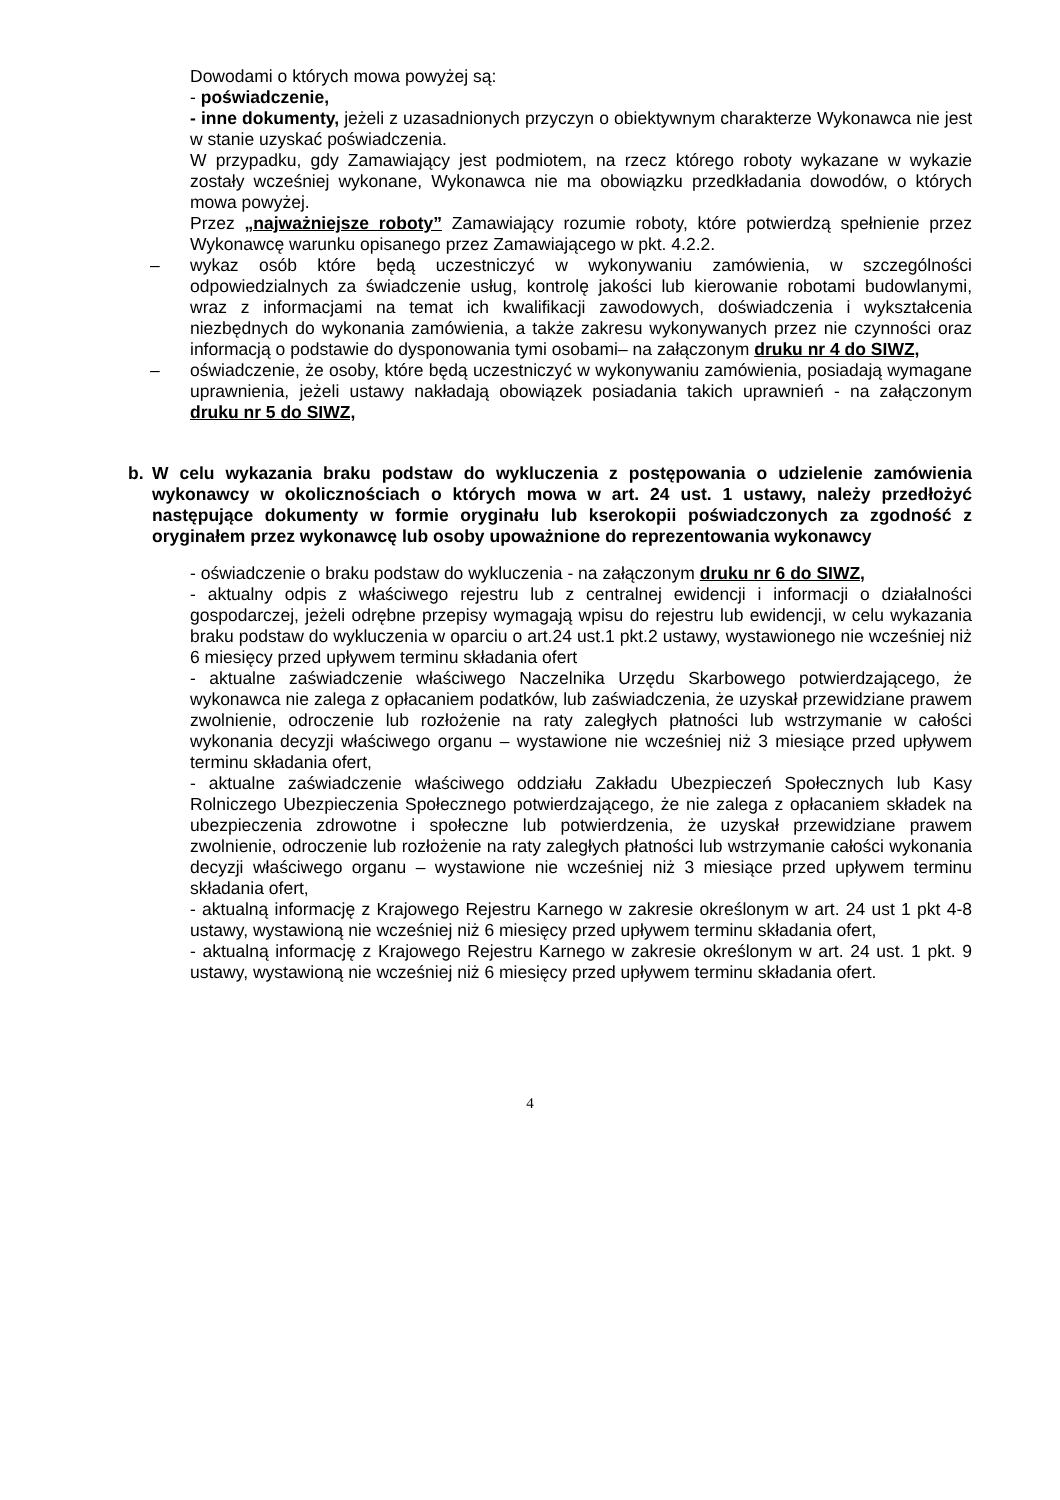Dowodami o których mowa powyżej są:
- poświadczenie,
- inne dokumenty, jeżeli z uzasadnionych przyczyn o obiektywnym charakterze Wykonawca nie jest w stanie uzyskać poświadczenia.
W przypadku, gdy Zamawiający jest podmiotem, na rzecz którego roboty wykazane w wykazie zostały wcześniej wykonane, Wykonawca nie ma obowiązku przedkładania dowodów, o których mowa powyżej.
Przez „najważniejsze roboty” Zamawiający rozumie roboty, które potwierdzą spełnienie przez Wykonawcę warunku opisanego przez Zamawiającego w pkt. 4.2.2.
– wykaz osób które będą uczestniczyć w wykonywaniu zamówienia, w szczególności odpowiedzialnych za świadczenie usług, kontrolę jakości lub kierowanie robotami budowlanymi, wraz z informacjami na temat ich kwalifikacji zawodowych, doświadczenia i wykształcenia niezbędnych do wykonania zamówienia, a także zakresu wykonywanych przez nie czynności oraz informacją o podstawie do dysponowania tymi osobami– na załączonym druku nr 4 do SIWZ,
– oświadczenie, że osoby, które będą uczestniczyć w wykonywaniu zamówienia, posiadają wymagane uprawnienia, jeżeli ustawy nakładają obowiązek posiadania takich uprawnień - na załączonym druku nr 5 do SIWZ,
b. W celu wykazania braku podstaw do wykluczenia z postępowania o udzielenie zamówienia wykonawcy w okolicznościach o których mowa w art. 24 ust. 1 ustawy, należy przedłożyć następujące dokumenty w formie oryginału lub kserokopii poświadczonych za zgodność z oryginałem przez wykonawcę lub osoby upoważnione do reprezentowania wykonawcy
- oświadczenie o braku podstaw do wykluczenia - na załączonym druku nr 6 do SIWZ,
- aktualny odpis z właściwego rejestru lub z centralnej ewidencji i informacji o działalności gospodarczej, jeżeli odrębne przepisy wymagają wpisu do rejestru lub ewidencji, w celu wykazania braku podstaw do wykluczenia w oparciu o art.24 ust.1 pkt.2 ustawy, wystawionego nie wcześniej niż 6 miesięcy przed upływem terminu składania ofert
- aktualne zaświadczenie właściwego Naczelnika Urzędu Skarbowego potwierdzającego, że wykonawca nie zalega z opłacaniem podatków, lub zaświadczenia, że uzyskał przewidziane prawem zwolnienie, odroczenie lub rozłożenie na raty zaległych płatności lub wstrzymanie w całości wykonania decyzji właściwego organu – wystawione nie wcześniej niż 3 miesiące przed upływem terminu składania ofert,
- aktualne zaświadczenie właściwego oddziału Zakładu Ubezpieczeń Społecznych lub Kasy Rolniczego Ubezpieczenia Społecznego potwierdzającego, że nie zalega z opłacaniem składek na ubezpieczenia zdrowotne i społeczne lub potwierdzenia, że uzyskał przewidziane prawem zwolnienie, odroczenie lub rozłożenie na raty zaległych płatności lub wstrzymanie całości wykonania decyzji właściwego organu – wystawione nie wcześniej niż 3 miesiące przed upływem terminu składania ofert,
- aktualną informację z Krajowego Rejestru Karnego w zakresie określonym w art. 24 ust 1 pkt 4-8 ustawy, wystawioną nie wcześniej niż 6 miesięcy przed upływem terminu składania ofert,
- aktualną informację z Krajowego Rejestru Karnego w zakresie określonym w art. 24 ust. 1 pkt. 9 ustawy, wystawioną nie wcześniej niż 6 miesięcy przed upływem terminu składania ofert.
4